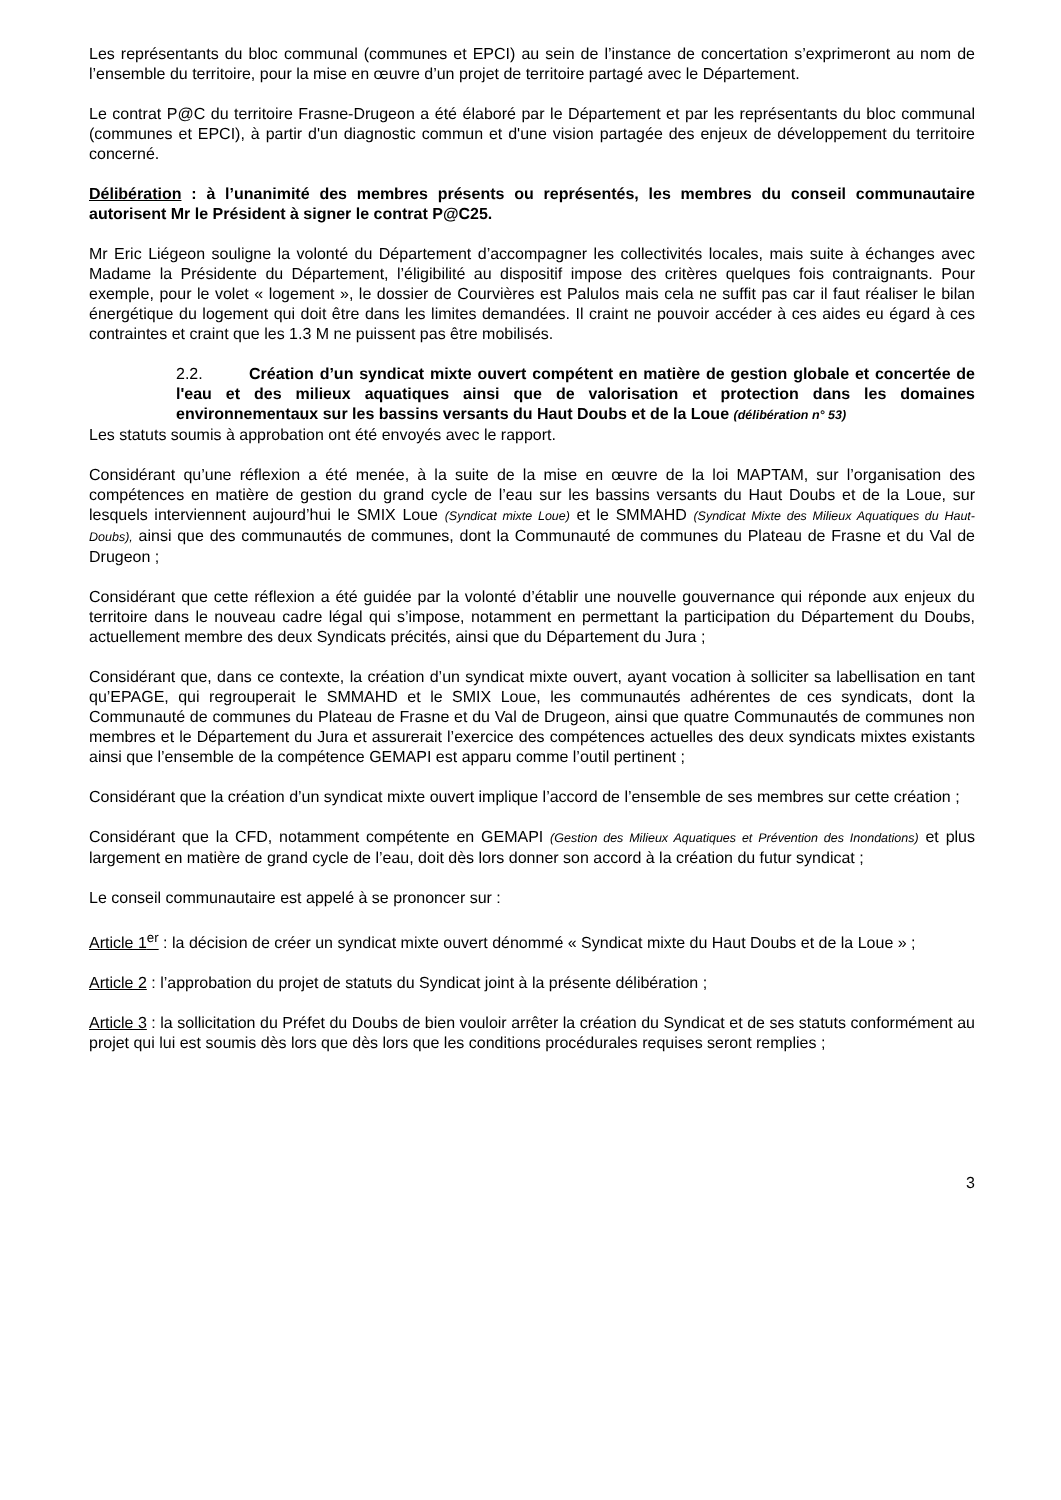Les représentants du bloc communal (communes et EPCI) au sein de l’instance de concertation s’exprimeront au nom de l’ensemble du territoire, pour la mise en œuvre d’un projet de territoire partagé avec le Département.
Le contrat P@C du territoire Frasne-Drugeon a été élaboré par le Département et par les représentants du bloc communal (communes et EPCI), à partir d'un diagnostic commun et d'une vision partagée des enjeux de développement du territoire concerné.
Délibération : à l’unanimité des membres présents ou représentés, les membres du conseil communautaire autorisent Mr le Président à signer le contrat P@C25.
Mr Eric Liégeon souligne la volonté du Département d’accompagner les collectivités locales, mais suite à échanges avec Madame la Présidente du Département, l’éligibilité au dispositif impose des critères quelques fois contraignants. Pour exemple, pour le volet « logement », le dossier de Courvières est Palulos mais cela ne suffit pas car il faut réaliser le bilan énergétique du logement qui doit être dans les limites demandées. Il craint ne pouvoir accéder à ces aides eu égard à ces contraintes et craint que les 1.3 M ne puissent pas être mobilisés.
2.2. Création d’un syndicat mixte ouvert compétent en matière de gestion globale et concertée de l'eau et des milieux aquatiques ainsi que de valorisation et protection dans les domaines environnementaux sur les bassins versants du Haut Doubs et de la Loue (délibération n° 53)
Les statuts soumis à approbation ont été envoyés avec le rapport.
Considérant qu’une réflexion a été menée, à la suite de la mise en œuvre de la loi MAPTAM, sur l’organisation des compétences en matière de gestion du grand cycle de l’eau sur les bassins versants du Haut Doubs et de la Loue, sur lesquels interviennent aujourd’hui le SMIX Loue (Syndicat mixte Loue) et le SMMAHD (Syndicat Mixte des Milieux Aquatiques du Haut-Doubs), ainsi que des communautés de communes, dont la Communauté de communes du Plateau de Frasne et du Val de Drugeon ;
Considérant que cette réflexion a été guidée par la volonté d’établir une nouvelle gouvernance qui réponde aux enjeux du territoire dans le nouveau cadre légal qui s’impose, notamment en permettant la participation du Département du Doubs, actuellement membre des deux Syndicats précités, ainsi que du Département du Jura ;
Considérant que, dans ce contexte, la création d’un syndicat mixte ouvert, ayant vocation à solliciter sa labellisation en tant qu’EPAGE, qui regrouperait le SMMAHD et le SMIX Loue, les communautés adhérentes de ces syndicats, dont la Communauté de communes du Plateau de Frasne et du Val de Drugeon, ainsi que quatre Communautés de communes non membres et le Département du Jura et assurerait l’exercice des compétences actuelles des deux syndicats mixtes existants ainsi que l’ensemble de la compétence GEMAPI est apparu comme l’outil pertinent ;
Considérant que la création d’un syndicat mixte ouvert implique l’accord de l’ensemble de ses membres sur cette création ;
Considérant que la CFD, notamment compétente en GEMAPI (Gestion des Milieux Aquatiques et Prévention des Inondations) et plus largement en matière de grand cycle de l’eau, doit dès lors donner son accord à la création du futur syndicat ;
Le conseil communautaire est appelé à se prononcer sur :
Article 1<sup>er</sup> : la décision de créer un syndicat mixte ouvert dénommé « Syndicat mixte du Haut Doubs et de la Loue » ;
Article 2 : l’approbation du projet de statuts du Syndicat joint à la présente délibération ;
Article 3 : la sollicitation du Préfet du Doubs de bien vouloir arrêter la création du Syndicat et de ses statuts conformément au projet qui lui est soumis dès lors que dès lors que les conditions procédurales requises seront remplies ;
3